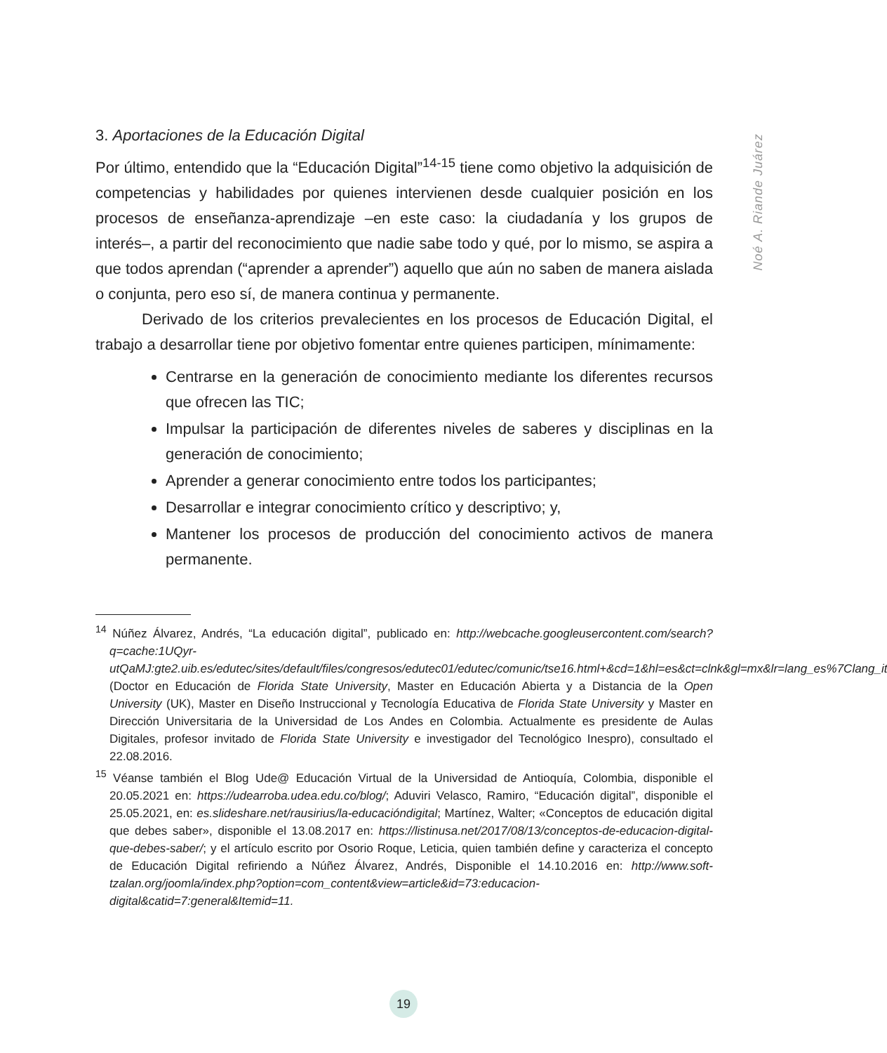Noé A. Riande Juárez
3. Aportaciones de la Educación Digital
Por último, entendido que la “Educación Digital”<sup>14-15</sup> tiene como objetivo la adquisición de competencias y habilidades por quienes intervienen desde cualquier posición en los procesos de enseñanza-aprendizaje –en este caso: la ciudadanía y los grupos de interés–, a partir del reconocimiento que nadie sabe todo y qué, por lo mismo, se aspira a que todos aprendan (“aprender a aprender”) aquello que aún no saben de manera aislada o conjunta, pero eso sí, de manera continua y permanente.
Derivado de los criterios prevalecientes en los procesos de Educación Digital, el trabajo a desarrollar tiene por objetivo fomentar entre quienes participen, mínimamente:
Centrarse en la generación de conocimiento mediante los diferentes recursos que ofrecen las TIC;
Impulsar la participación de diferentes niveles de saberes y disciplinas en la generación de conocimiento;
Aprender a generar conocimiento entre todos los participantes;
Desarrollar e integrar conocimiento crítico y descriptivo; y,
Mantener los procesos de producción del conocimiento activos de manera permanente.
<sup>14</sup> Núñez Álvarez, Andrés, “La educación digital”, publicado en: http://webcache.googleusercontent.com/search?q=cache:1UQyr-utQaMJ:gte2.uib.es/edutec/sites/default/files/congresos/edutec01/edutec/comunic/tse16.html+&cd=1&hl=es&ct=clnk&gl=mx&lr=lang_es%7Clang_it (Doctor en Educación de Florida State University, Master en Educación Abierta y a Distancia de la Open University (UK), Master en Diseño Instruccional y Tecnología Educativa de Florida State University y Master en Dirección Universitaria de la Universidad de Los Andes en Colombia. Actualmente es presidente de Aulas Digitales, profesor invitado de Florida State University e investigador del Tecnológico Inespro), consultado el 22.08.2016.
<sup>15</sup> Véanse también el Blog Ude@ Educación Virtual de la Universidad de Antioquía, Colombia, disponible el 20.05.2021 en: https://udearroba.udea.edu.co/blog/; Aduviri Velasco, Ramiro, “Educación digital”, disponible el 25.05.2021, en: es.slideshare.net/rausirius/la-educacióndigital; Martínez, Walter; «Conceptos de educación digital que debes saber», disponible el 13.08.2017 en: https://listinusa.net/2017/08/13/conceptos-de-educacion-digital-que-debes-saber/; y el artículo escrito por Osorio Roque, Leticia, quien también define y caracteriza el concepto de Educación Digital refiriendo a Núñez Álvarez, Andrés, Disponible el 14.10.2016 en: http://www.soft-tzalan.org/joomla/index.php?option=com_content&view=article&id=73:educacion-digital&catid=7:general&Itemid=11.
19